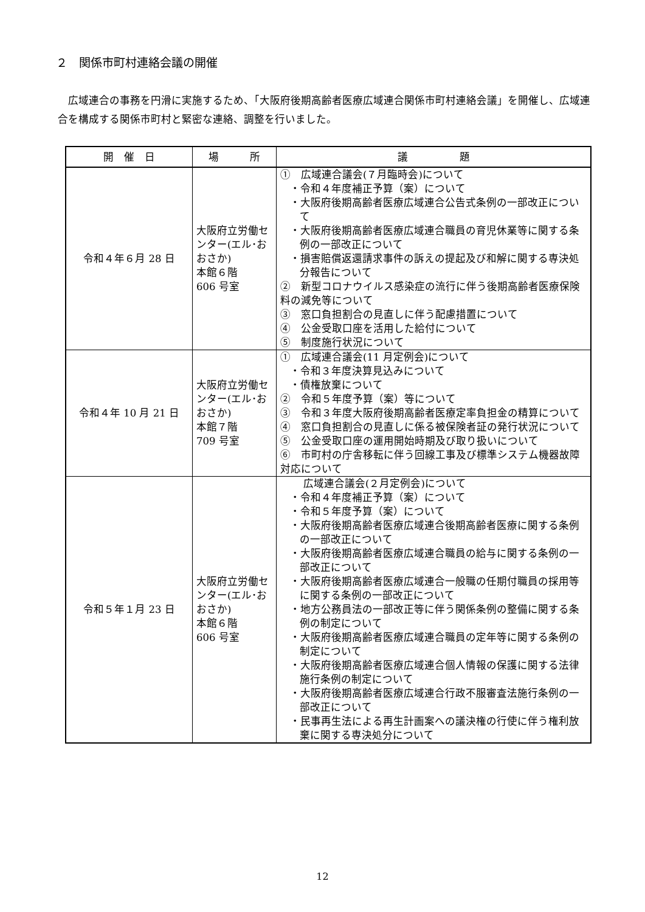２　関係市町村連絡会議の開催
広域連合の事務を円滑に実施するため、「大阪府後期高齢者医療広域連合関係市町村連絡会議」を開催し、広域連合を構成する関係市町村と緊密な連絡、調整を行いました。
| 開 催 日 | 場 所 | 議 題 |
| --- | --- | --- |
| 令和４年６月 28 日 | 大阪府立労働センター(エル･おおさか) 本館６階 606 号室 | ① 広域連合議会(７月臨時会)について ・令和４年度補正予算（案）について ・大阪府後期高齢者医療広域連合公告式条例の一部改正について ・大阪府後期高齢者医療広域連合職員の育児休業等に関する条例の一部改正について ・損害賠償返還請求事件の訴えの提起及び和解に関する専決処分報告について ② 新型コロナウイルス感染症の流行に伴う後期高齢者医療保険料の減免等について ③ 窓口負担割合の見直しに伴う配慮措置について ④ 公金受取口座を活用した給付について ⑤ 制度施行状況について |
| 令和４年 10 月 21 日 | 大阪府立労働センター(エル･おおさか) 本館７階 709 号室 | ① 広域連合議会(11 月定例会)について ・令和３年度決算見込みについて ・債権放棄について ② 令和５年度予算（案）等について ③ 令和３年度大阪府後期高齢者医療定率負担金の精算について ④ 窓口負担割合の見直しに係る被保険者証の発行状況について ⑤ 公金受取口座の運用開始時期及び取り扱いについて ⑥ 市町村の庁舎移転に伴う回線工事及び標準システム機器故障対応について |
| 令和５年１月 23 日 | 大阪府立労働センター(エル･おおさか) 本館６階 606 号室 | 広域連合議会(２月定例会)について ・令和４年度補正予算（案）について ・令和５年度予算（案）について ・大阪府後期高齢者医療広域連合後期高齢者医療に関する条例の一部改正について ・大阪府後期高齢者医療広域連合職員の給与に関する条例の一部改正について ・大阪府後期高齢者医療広域連合一般職の任期付職員の採用等に関する条例の一部改正について ・地方公務員法の一部改正等に伴う関係条例の整備に関する条例の制定について ・大阪府後期高齢者医療広域連合職員の定年等に関する条例の制定について ・大阪府後期高齢者医療広域連合個人情報の保護に関する法律施行条例の制定について ・大阪府後期高齢者医療広域連合行政不服審査法施行条例の一部改正について ・民事再生法による再生計画案への議決権の行使に伴う権利放棄に関する専決処分について |
12